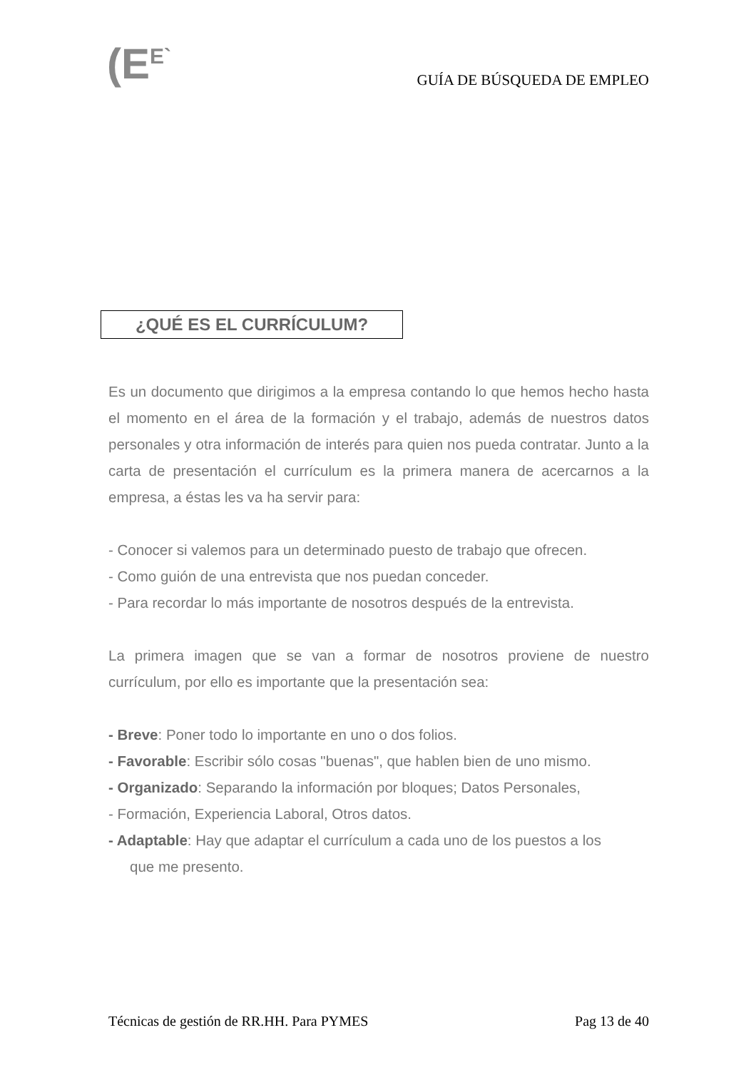(E<sup>E`</sup> GUÍA DE BÚSQUEDA DE EMPLEO
¿QUÉ ES EL CURRÍCULUM?
Es un documento que dirigimos a la empresa contando lo que hemos hecho hasta el momento en el área de la formación y el trabajo, además de nuestros datos personales y otra información de interés para quien nos pueda contratar. Junto a la carta de presentación el currículum es la primera manera de acercarnos a la empresa, a éstas les va ha servir para:
- Conocer si valemos para un determinado puesto de trabajo que ofrecen.
- Como guión de una entrevista que nos puedan conceder.
- Para recordar lo más importante de nosotros después de la entrevista.
La primera imagen que se van a formar de nosotros proviene de nuestro currículum, por ello es importante que la presentación sea:
- Breve: Poner todo lo importante en uno o dos folios.
- Favorable: Escribir sólo cosas "buenas", que hablen bien de uno mismo.
- Organizado: Separando la información por bloques; Datos Personales,
- Formación, Experiencia Laboral, Otros datos.
- Adaptable: Hay que adaptar el currículum a cada uno de los puestos a los
que me presento.
Técnicas de gestión de RR.HH. Para PYMES Pag 13 de 40